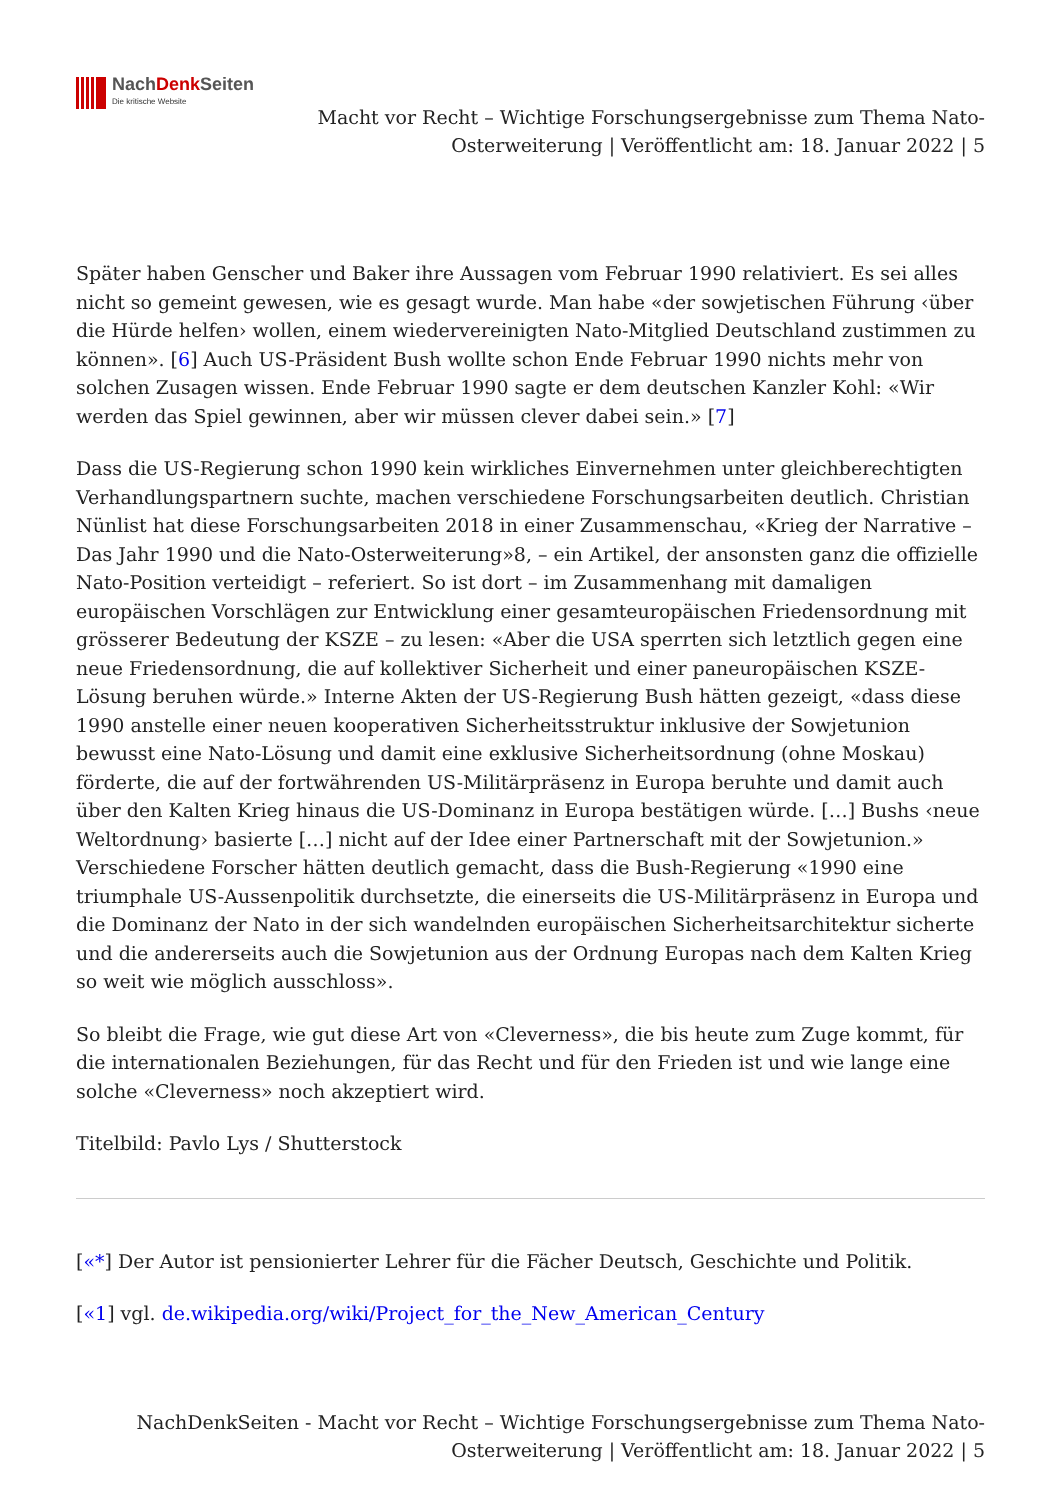NachDenk Seiten
Die kritische Website
Macht vor Recht – Wichtige Forschungsergebnisse zum Thema Nato-
Osterweiterung | Veröffentlicht am: 18. Januar 2022 | 5
Später haben Genscher und Baker ihre Aussagen vom Februar 1990 relativiert. Es sei alles nicht so gemeint gewesen, wie es gesagt wurde. Man habe «der sowjetischen Führung ‹über die Hürde helfen› wollen, einem wiedervereinigten Nato-Mitglied Deutschland zustimmen zu können». [6] Auch US-Präsident Bush wollte schon Ende Februar 1990 nichts mehr von solchen Zusagen wissen. Ende Februar 1990 sagte er dem deutschen Kanzler Kohl: «Wir werden das Spiel gewinnen, aber wir müssen clever dabei sein.» [7]
Dass die US-Regierung schon 1990 kein wirkliches Einvernehmen unter gleichberechtigten Verhandlungspartnern suchte, machen verschiedene Forschungsarbeiten deutlich. Christian Nünlist hat diese Forschungsarbeiten 2018 in einer Zusammenschau, «Krieg der Narrative – Das Jahr 1990 und die Nato-Osterweiterung»8, – ein Artikel, der ansonsten ganz die offizielle Nato-Position verteidigt – referiert. So ist dort – im Zusammenhang mit damaligen europäischen Vorschlägen zur Entwicklung einer gesamteuropäischen Friedensordnung mit grösserer Bedeutung der KSZE – zu lesen: «Aber die USA sperrten sich letztlich gegen eine neue Friedensordnung, die auf kollektiver Sicherheit und einer paneuropäischen KSZE-Lösung beruhen würde.» Interne Akten der US-Regierung Bush hätten gezeigt, «dass diese 1990 anstelle einer neuen kooperativen Sicherheitsstruktur inklusive der Sowjetunion bewusst eine Nato-Lösung und damit eine exklusive Sicherheitsordnung (ohne Moskau) förderte, die auf der fortwährenden US-Militärpräsenz in Europa beruhte und damit auch über den Kalten Krieg hinaus die US-Dominanz in Europa bestätigen würde. […] Bushs ‹neue Weltordnung› basierte […] nicht auf der Idee einer Partnerschaft mit der Sowjetunion.» Verschiedene Forscher hätten deutlich gemacht, dass die Bush-Regierung «1990 eine triumphale US-Aussenpolitik durchsetzte, die einerseits die US-Militärpräsenz in Europa und die Dominanz der Nato in der sich wandelnden europäischen Sicherheitsarchitektur sicherte und die andererseits auch die Sowjetunion aus der Ordnung Europas nach dem Kalten Krieg so weit wie möglich ausschloss».
So bleibt die Frage, wie gut diese Art von «Cleverness», die bis heute zum Zuge kommt, für die internationalen Beziehungen, für das Recht und für den Frieden ist und wie lange eine solche «Cleverness» noch akzeptiert wird.
Titelbild: Pavlo Lys / Shutterstock
[«*] Der Autor ist pensionierter Lehrer für die Fächer Deutsch, Geschichte und Politik.
[«1] vgl. de.wikipedia.org/wiki/Project_for_the_New_American_Century
NachDenkSeiten - Macht vor Recht – Wichtige Forschungsergebnisse zum Thema Nato-
Osterweiterung | Veröffentlicht am: 18. Januar 2022 | 5